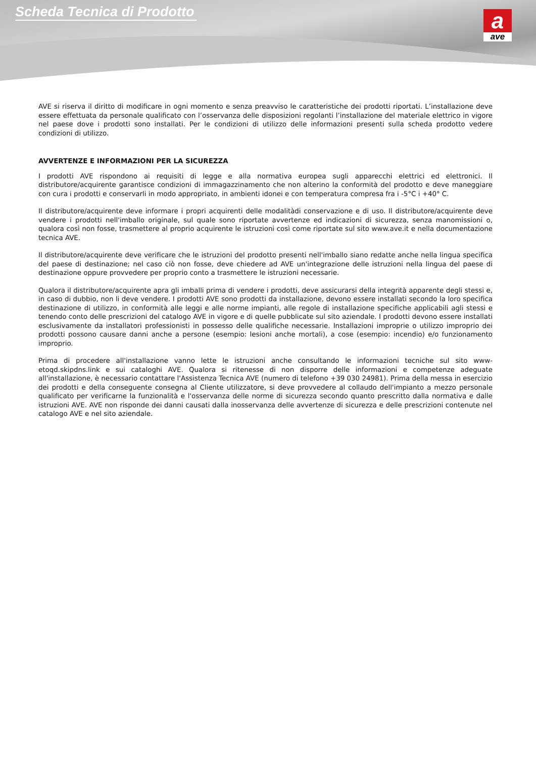Scheda Tecnica di Prodotto aave
AVE si riserva il diritto di modificare in ogni momento e senza preavviso le caratteristiche dei prodotti riportati. L’installazione deve essere effettuata da personale qualificato con l’osservanza delle disposizioni regolanti l’installazione del materiale elettrico in vigore nel paese dove i prodotti sono installati. Per le condizioni di utilizzo delle informazioni presenti sulla scheda prodotto vedere condizioni di utilizzo.
AVVERTENZE E INFORMAZIONI PER LA SICUREZZA
I prodotti AVE rispondono ai requisiti di legge e alla normativa europea sugli apparecchi elettrici ed elettronici. Il distributore/acquirente garantisce condizioni di immagazzinamento che non alterino la conformità del prodotto e deve maneggiare con cura i prodotti e conservarli in modo appropriato, in ambienti idonei e con temperatura compresa fra i -5°C i +40° C.
Il distributore/acquirente deve informare i propri acquirenti delle modalitàdi conservazione e di uso. Il distributore/acquirente deve vendere i prodotti nell'imballo originale, sul quale sono riportate avvertenze ed indicazioni di sicurezza, senza manomissioni o, qualora così non fosse, trasmettere al proprio acquirente le istruzioni così come riportate sul sito www.ave.it e nella documentazione tecnica AVE.
Il distributore/acquirente deve verificare che le istruzioni del prodotto presenti nell'imballo siano redatte anche nella lingua specifica del paese di destinazione; nel caso ciò non fosse, deve chiedere ad AVE un'integrazione delle istruzioni nella lingua del paese di destinazione oppure provvedere per proprio conto a trasmettere le istruzioni necessarie.
Qualora il distributore/acquirente apra gli imballi prima di vendere i prodotti, deve assicurarsi della integrità apparente degli stessi e, in caso di dubbio, non li deve vendere. I prodotti AVE sono prodotti da installazione, devono essere installati secondo la loro specifica destinazione di utilizzo, in conformità alle leggi e alle norme impianti, alle regole di installazione specifiche applicabili agli stessi e tenendo conto delle prescrizioni del catalogo AVE in vigore e di quelle pubblicate sul sito aziendale. I prodotti devono essere installati esclusivamente da installatori professionisti in possesso delle qualifiche necessarie. Installazioni improprie o utilizzo improprio dei prodotti possono causare danni anche a persone (esempio: lesioni anche mortali), a cose (esempio: incendio) e/o funzionamento improprio.
Prima di procedere all'installazione vanno lette le istruzioni anche consultando le informazioni tecniche sul sito www-etoqd.skipdns.link e sui cataloghi AVE. Qualora si ritenesse di non disporre delle informazioni e competenze adeguate all'installazione, è necessario contattare l'Assistenza Tecnica AVE (numero di telefono +39 030 24981). Prima della messa in esercizio dei prodotti e della conseguente consegna al Cliente utilizzatore, si deve provvedere al collaudo dell'impianto a mezzo personale qualificato per verificarne la funzionalità e l'osservanza delle norme di sicurezza secondo quanto prescritto dalla normativa e dalle istruzioni AVE. AVE non risponde dei danni causati dalla inosservanza delle avvertenze di sicurezza e delle prescrizioni contenute nel catalogo AVE e nel sito aziendale.